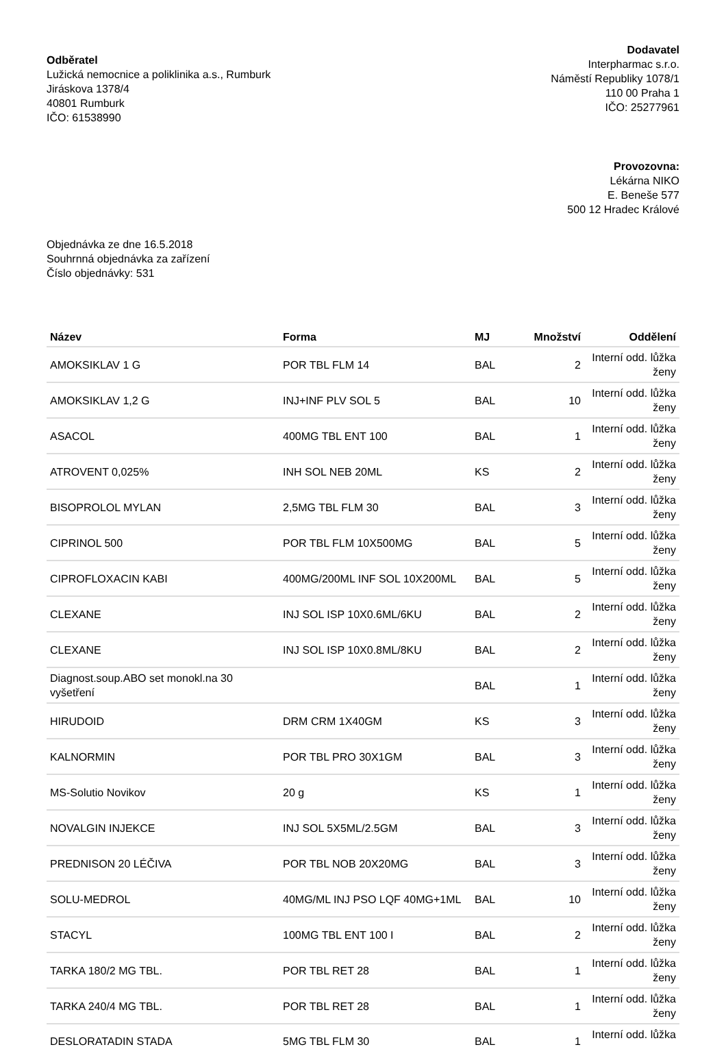Dodavatel
Interpharmac s.r.o.
Náměstí Republiky 1078/1
110 00 Praha 1
IČO: 25277961
Odběratel
Lužická nemocnice a poliklinika a.s., Rumburk
Jiráskova 1378/4
40801 Rumburk
IČO: 61538990
Provozovna:
Lékárna NIKO
E. Beneše 577
500 12 Hradec Králové
Objednávka ze dne 16.5.2018
Souhrnná objednávka za zařízení
Číslo objednávky: 531
| Název | Forma | MJ | Množství | Oddělení |
| --- | --- | --- | --- | --- |
| AMOKSIKLAV 1 G | POR TBL FLM 14 | BAL | 2 | Interní odd. lůžka ženy |
| AMOKSIKLAV 1,2 G | INJ+INF PLV SOL 5 | BAL | 10 | Interní odd. lůžka ženy |
| ASACOL | 400MG TBL ENT 100 | BAL | 1 | Interní odd. lůžka ženy |
| ATROVENT 0,025% | INH SOL NEB 20ML | KS | 2 | Interní odd. lůžka ženy |
| BISOPROLOL MYLAN | 2,5MG TBL FLM 30 | BAL | 3 | Interní odd. lůžka ženy |
| CIPRINOL 500 | POR TBL FLM 10X500MG | BAL | 5 | Interní odd. lůžka ženy |
| CIPROFLOXACIN KABI | 400MG/200ML INF SOL 10X200ML | BAL | 5 | Interní odd. lůžka ženy |
| CLEXANE | INJ SOL ISP 10X0.6ML/6KU | BAL | 2 | Interní odd. lůžka ženy |
| CLEXANE | INJ SOL ISP 10X0.8ML/8KU | BAL | 2 | Interní odd. lůžka ženy |
| Diagnost.soup.ABO set monokl.na 30 vyšetření | | BAL | 1 | Interní odd. lůžka ženy |
| HIRUDOID | DRM CRM 1X40GM | KS | 3 | Interní odd. lůžka ženy |
| KALNORMIN | POR TBL PRO 30X1GM | BAL | 3 | Interní odd. lůžka ženy |
| MS-Solutio Novikov | 20 g | KS | 1 | Interní odd. lůžka ženy |
| NOVALGIN INJEKCE | INJ SOL 5X5ML/2.5GM | BAL | 3 | Interní odd. lůžka ženy |
| PREDNISON 20 LÉČIVA | POR TBL NOB 20X20MG | BAL | 3 | Interní odd. lůžka ženy |
| SOLU-MEDROL | 40MG/ML INJ PSO LQF 40MG+1ML | BAL | 10 | Interní odd. lůžka ženy |
| STACYL | 100MG TBL ENT 100 I | BAL | 2 | Interní odd. lůžka ženy |
| TARKA 180/2 MG TBL. | POR TBL RET 28 | BAL | 1 | Interní odd. lůžka ženy |
| TARKA 240/4 MG TBL. | POR TBL RET 28 | BAL | 1 | Interní odd. lůžka ženy |
| DESLORATADIN STADA | 5MG TBL FLM 30 | BAL | 1 | Interní odd. lůžka |